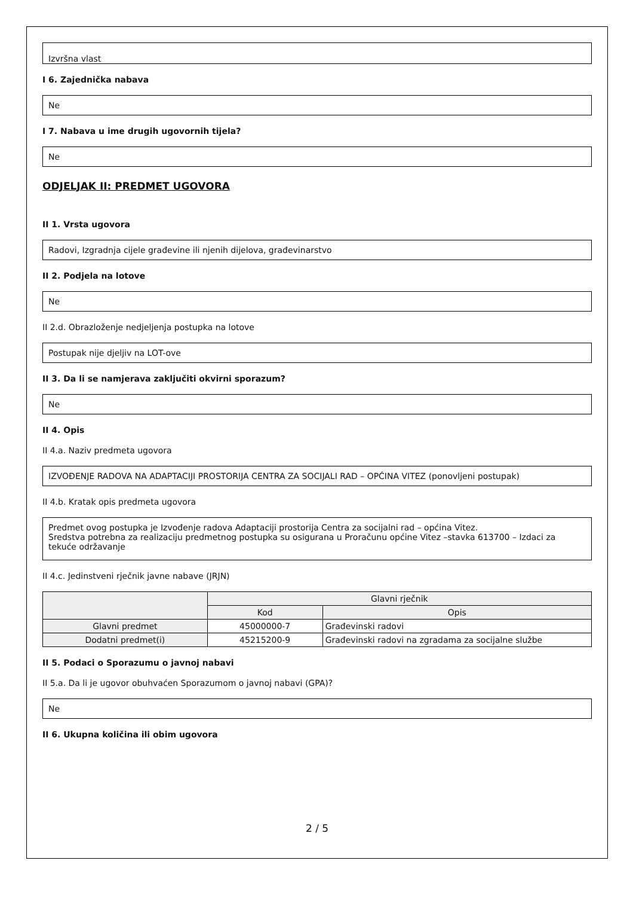Izvršna vlast
I 6. Zajednička nabava
Ne
I 7. Nabava u ime drugih ugovornih tijela?
Ne
ODJELJAK II: PREDMET UGOVORA
II 1. Vrsta ugovora
Radovi, Izgradnja cijele građevine ili njenih dijelova, građevinarstvo
II 2. Podjela na lotove
Ne
II 2.d. Obrazloženje nedjeljenja postupka na lotove
Postupak nije djeljiv na LOT-ove
II 3. Da li se namjerava zaključiti okvirni sporazum?
Ne
II 4. Opis
II 4.a. Naziv predmeta ugovora
IZVOĐENJE RADOVA NA ADAPTACIJI PROSTORIJA CENTRA ZA SOCIJALI RAD – OPĆINA VITEZ (ponovljeni postupak)
II 4.b. Kratak opis predmeta ugovora
Predmet ovog postupka je Izvođenje radova Adaptaciji prostorija Centra za socijalni rad – općina Vitez.
Sredstva potrebna za realizaciju predmetnog postupka su osigurana u Proračunu općine Vitez –stavka 613700 – Izdaci za tekuće održavanje
II 4.c. Jedinstveni rječnik javne nabave (JRJN)
| | Glavni rječnik | |
| --- | --- | --- |
| | Kod | Opis |
| Glavni predmet | 45000000-7 | Građevinski radovi |
| Dodatni predmet(i) | 45215200-9 | Građevinski radovi na zgradama za socijalne službe |
II 5. Podaci o Sporazumu o javnoj nabavi
II 5.a. Da li je ugovor obuhvaćen Sporazumom o javnoj nabavi (GPA)?
Ne
II 6. Ukupna količina ili obim ugovora
2 / 5